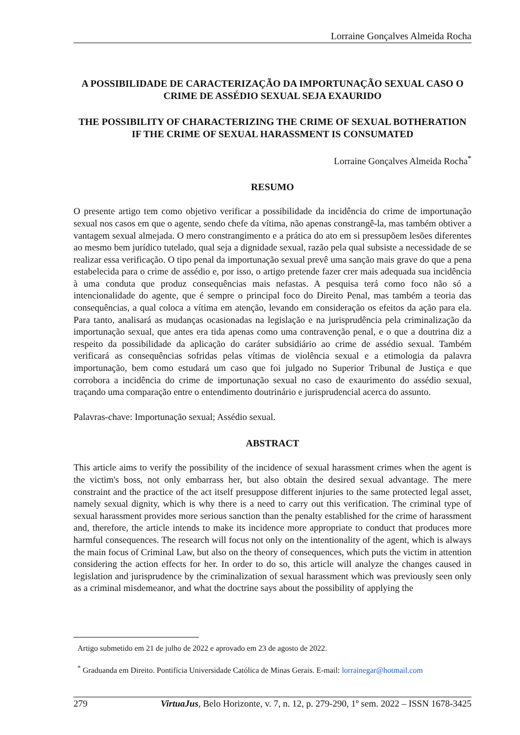Lorraine Gonçalves Almeida Rocha
A POSSIBILIDADE DE CARACTERIZAÇÃO DA IMPORTUNAÇÃO SEXUAL CASO O CRIME DE ASSÉDIO SEXUAL SEJA EXAURIDO
THE POSSIBILITY OF CHARACTERIZING THE CRIME OF SEXUAL BOTHERATION IF THE CRIME OF SEXUAL HARASSMENT IS CONSUMATED
Lorraine Gonçalves Almeida Rocha<sup>*</sup>
RESUMO
O presente artigo tem como objetivo verificar a possibilidade da incidência do crime de importunação sexual nos casos em que o agente, sendo chefe da vítima, não apenas constrangê-la, mas também obtiver a vantagem sexual almejada. O mero constrangimento e a prática do ato em si pressupõem lesões diferentes ao mesmo bem jurídico tutelado, qual seja a dignidade sexual, razão pela qual subsiste a necessidade de se realizar essa verificação. O tipo penal da importunação sexual prevê uma sanção mais grave do que a pena estabelecida para o crime de assédio e, por isso, o artigo pretende fazer crer mais adequada sua incidência à uma conduta que produz consequências mais nefastas. A pesquisa terá como foco não só a intencionalidade do agente, que é sempre o principal foco do Direito Penal, mas também a teoria das consequências, a qual coloca a vítima em atenção, levando em consideração os efeitos da ação para ela. Para tanto, analisará as mudanças ocasionadas na legislação e na jurisprudência pela criminalização da importunação sexual, que antes era tida apenas como uma contravenção penal, e o que a doutrina diz a respeito da possibilidade da aplicação do caráter subsidiário ao crime de assédio sexual. Também verificará as consequências sofridas pelas vítimas de violência sexual e a etimologia da palavra importunação, bem como estudará um caso que foi julgado no Superior Tribunal de Justiça e que corrobora a incidência do crime de importunação sexual no caso de exaurimento do assédio sexual, traçando uma comparação entre o entendimento doutrinário e jurisprudencial acerca do assunto.
Palavras-chave: Importunação sexual; Assédio sexual.
ABSTRACT
This article aims to verify the possibility of the incidence of sexual harassment crimes when the agent is the victim's boss, not only embarrass her, but also obtain the desired sexual advantage. The mere constraint and the practice of the act itself presuppose different injuries to the same protected legal asset, namely sexual dignity, which is why there is a need to carry out this verification. The criminal type of sexual harassment provides more serious sanction than the penalty established for the crime of harassment and, therefore, the article intends to make its incidence more appropriate to conduct that produces more harmful consequences. The research will focus not only on the intentionality of the agent, which is always the main focus of Criminal Law, but also on the theory of consequences, which puts the victim in attention considering the action effects for her. In order to do so, this article will analyze the changes caused in legislation and jurisprudence by the criminalization of sexual harassment which was previously seen only as a criminal misdemeanor, and what the doctrine says about the possibility of applying the
Artigo submetido em 21 de julho de 2022 e aprovado em 23 de agosto de 2022.
<sup>*</sup> Graduanda em Direito. Pontifícia Universidade Católica de Minas Gerais. E-mail: lorrainegar@hotmail.com
279 VirtuaJus, Belo Horizonte, v. 7, n. 12, p. 279-290, 1º sem. 2022 – ISSN 1678-3425